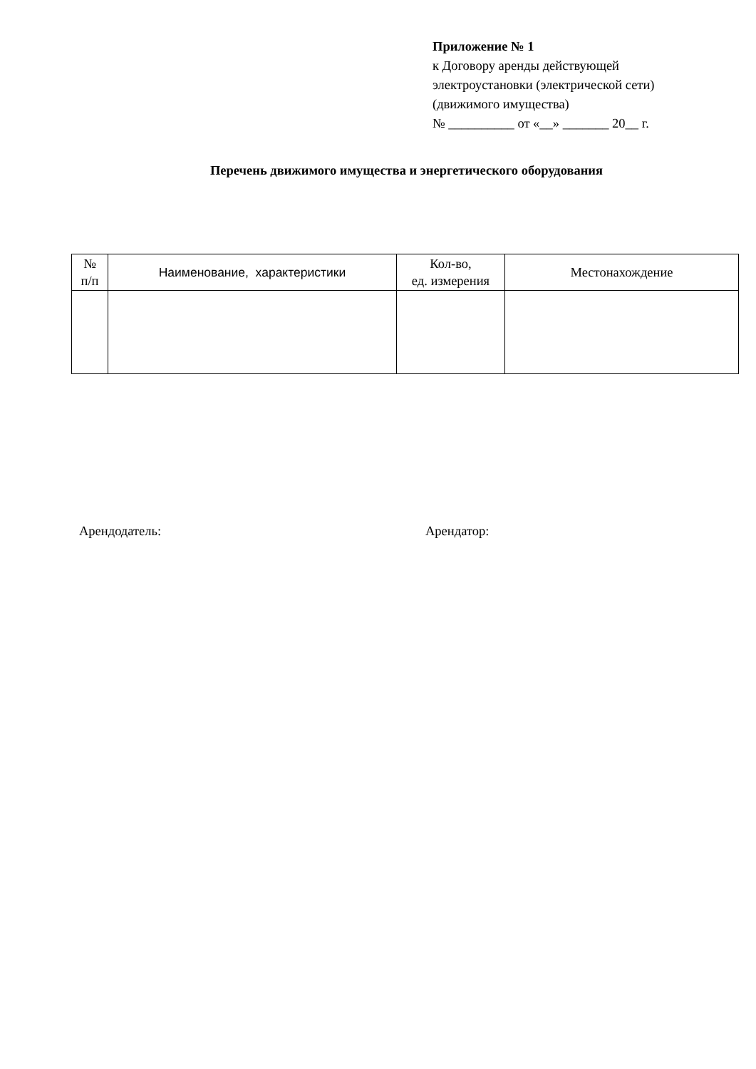Приложение № 1
к Договору аренды действующей
электроустановки (электрической сети)
(движимого имущества)
№ __________ от «__» _______ 20__ г.
Перечень движимого имущества и энергетического оборудования
| № п/п | Наименование, характеристики | Кол-во, ед. измерения | Местонахождение |
| --- | --- | --- | --- |
Арендодатель: Арендатор: